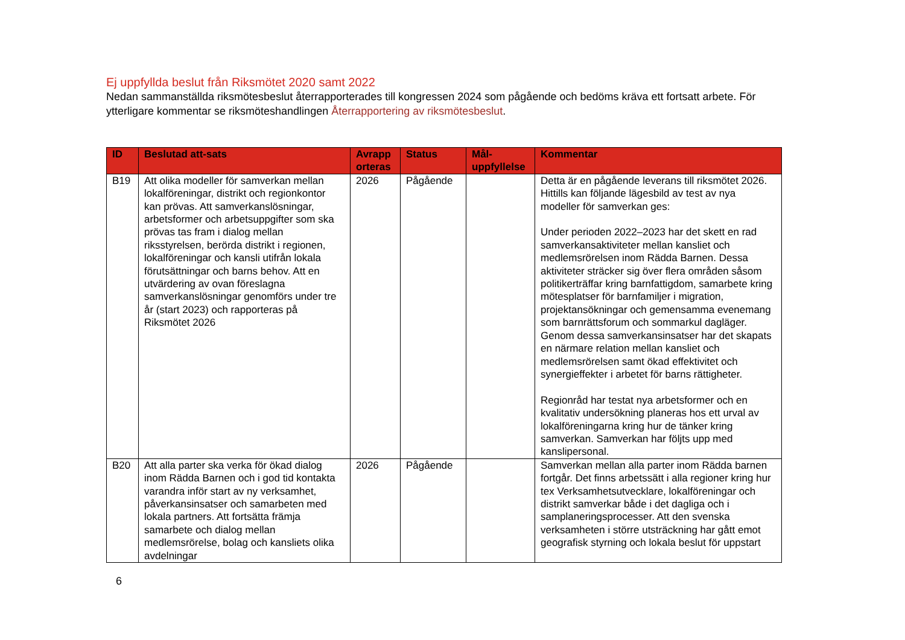Ej uppfyllda beslut från Riksmötet 2020 samt 2022
Nedan sammanställda riksmötesbeslut återrapporterades till kongressen 2024 som pågående och bedöms kräva ett fortsatt arbete. För ytterligare kommentar se riksmöteshandlingen Återrapportering av riksmötesbeslut.
| ID | Beslutad att-sats | Avrapp orteras | Status | Mål-uppfyllelse | Kommentar |
| --- | --- | --- | --- | --- | --- |
| B19 | Att olika modeller för samverkan mellan lokalföreningar, distrikt och regionkontor kan prövas. Att samverkanslösningar, arbetsformer och arbetsuppgifter som ska prövas tas fram i dialog mellan riksstyrelsen, berörda distrikt i regionen, lokalföreningar och kansli utifrån lokala förutsättningar och barns behov. Att en utvärdering av ovan föreslagna samverkanslösningar genomförs under tre år (start 2023) och rapporteras på Riksmötet 2026 | 2026 | Pågående | | Detta är en pågående leverans till riksmötet 2026. Hittills kan följande lägesbild av test av nya modeller för samverkan ges: Under perioden 2022–2023 har det skett en rad samverkansaktiviteter mellan kansliet och medlemsrörelsen inom Rädda Barnen. Dessa aktiviteter sträcker sig över flera områden såsom politikerträffar kring barnfattigdom, samarbete kring mötesplatser för barnfamiljer i migration, projektansökningar och gemensamma evenemang som barnrättsforum och sommarkul dagläger. Genom dessa samverkansinsatser har det skapats en närmare relation mellan kansliet och medlemsrörelsen samt ökad effektivitet och synergieffekter i arbetet för barns rättigheter. Regionråd har testat nya arbetsformer och en kvalitativ undersökning planeras hos ett urval av lokalföreningarna kring hur de tänker kring samverkan. Samverkan har följts upp med kanslipersonal. |
| B20 | Att alla parter ska verka för ökad dialog inom Rädda Barnen och i god tid kontakta varandra inför start av ny verksamhet, påverkansinsatser och samarbeten med lokala partners. Att fortsätta främja samarbete och dialog mellan medlemsrörelse, bolag och kansliets olika avdelningar | 2026 | Pågående | | Samverkan mellan alla parter inom Rädda barnen fortgår. Det finns arbetssätt i alla regioner kring hur tex Verksamhetsutvecklare, lokalföreningar och distrikt samverkar både i det dagliga och i samplaneringsprocesser. Att den svenska verksamheten i större utsträckning har gått emot geografisk styrning och lokala beslut för uppstart |
6